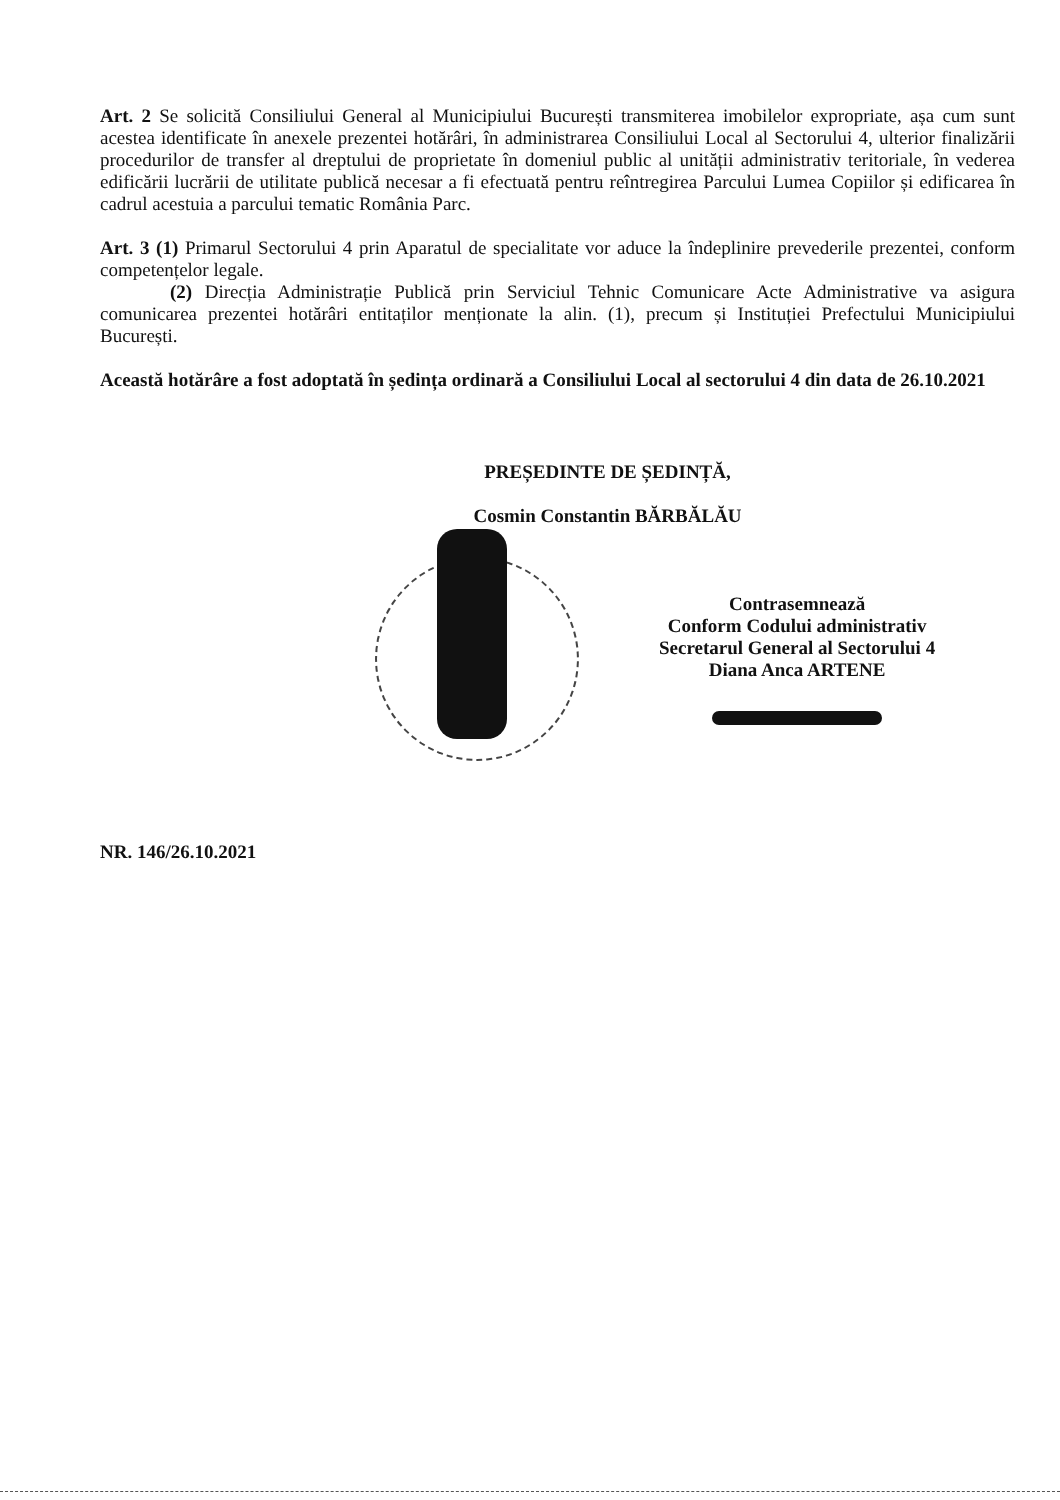Art. 2 Se solicită Consiliului General al Municipiului București transmiterea imobilelor expropriate, așa cum sunt acestea identificate în anexele prezentei hotărâri, în administrarea Consiliului Local al Sectorului 4, ulterior finalizării procedurilor de transfer al dreptului de proprietate în domeniul public al unității administrativ teritoriale, în vederea edificării lucrării de utilitate publică necesar a fi efectuată pentru reîntregirea Parcului Lumea Copiilor și edificarea în cadrul acestuia a parcului tematic România Parc.
Art. 3 (1) Primarul Sectorului 4 prin Aparatul de specialitate vor aduce la îndeplinire prevederile prezentei, conform competențelor legale.
(2) Direcția Administrație Publică prin Serviciul Tehnic Comunicare Acte Administrative va asigura comunicarea prezentei hotărâri entitaților menționate la alin. (1), precum și Instituției Prefectului Municipiului București.
Această hotărâre a fost adoptată în ședința ordinară a Consiliului Local al sectorului 4 din data de 26.10.2021
PREȘEDINTE DE ȘEDINȚĂ,
Cosmin Constantin BĂRBĂLĂU
Contrasemnează
Conform Codului administrativ
Secretarul General al Sectorului 4
Diana Anca ARTENE
NR. 146/26.10.2021